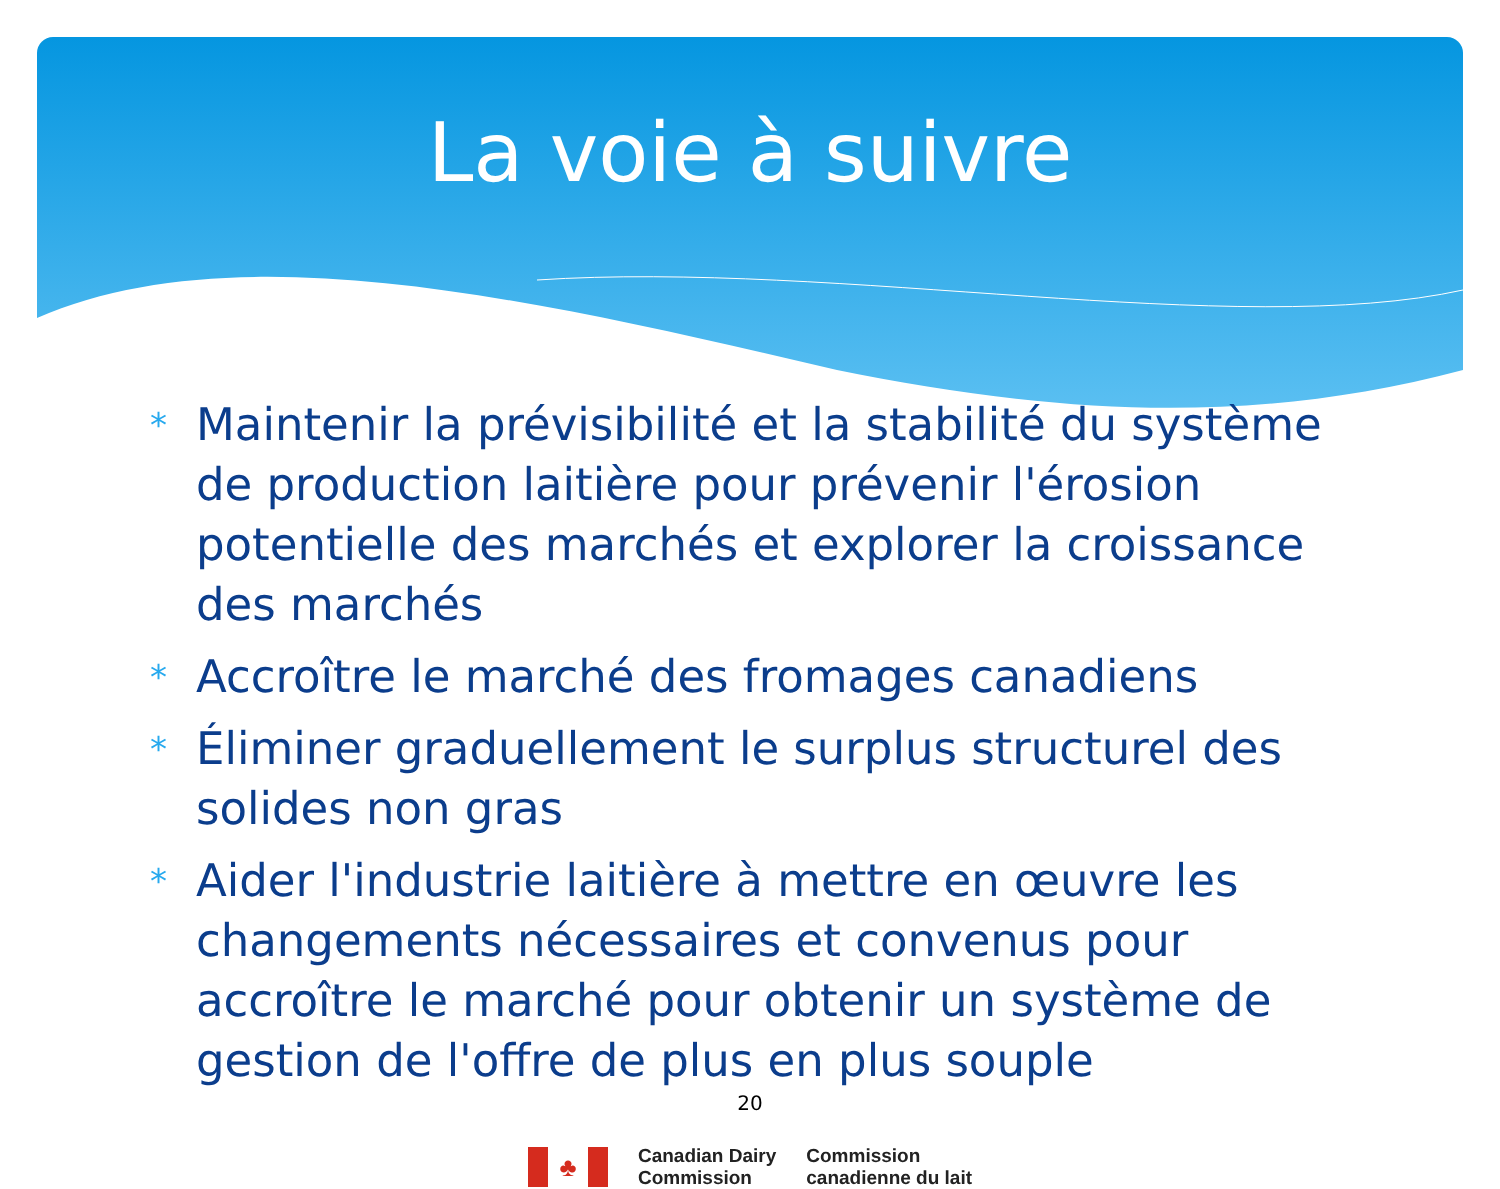La voie à suivre
* Maintenir la prévisibilité et la stabilité du système de production laitière pour prévenir l'érosion potentielle des marchés et explorer la croissance des marchés
* Accroître le marché des fromages canadiens
* Éliminer graduellement le surplus structurel des solides non gras
* Aider l'industrie laitière à mettre en œuvre les changements nécessaires et convenus pour accroître le marché pour obtenir un système de gestion de l'offre de plus en plus souple
20
♣
Canadian Dairy
Commission
Commission
canadienne du lait